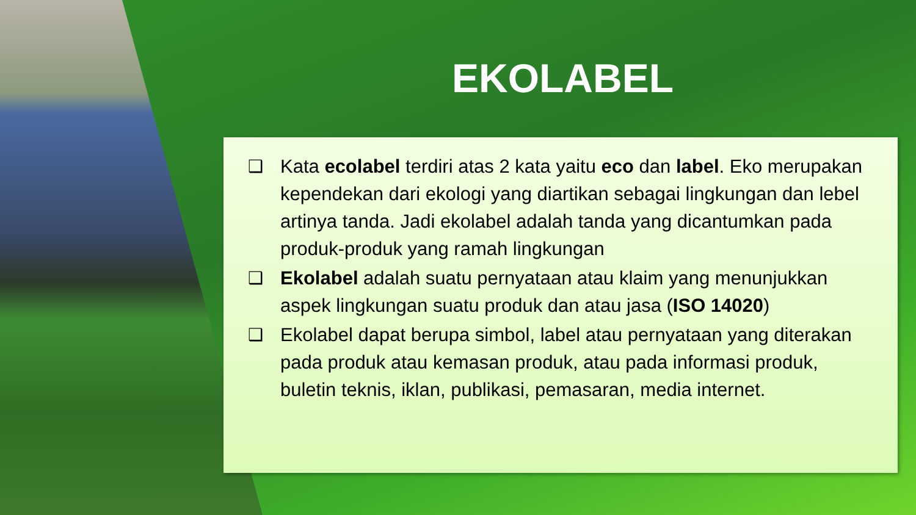EKOLABEL
❑ Kata ecolabel terdiri atas 2 kata yaitu eco dan label. Eko merupakan kependekan dari ekologi yang diartikan sebagai lingkungan dan lebel artinya tanda. Jadi ekolabel adalah tanda yang dicantumkan pada produk-produk yang ramah lingkungan
❑ Ekolabel adalah suatu pernyataan atau klaim yang menunjukkan aspek lingkungan suatu produk dan atau jasa (ISO 14020)
❑ Ekolabel dapat berupa simbol, label atau pernyataan yang diterakan pada produk atau kemasan produk, atau pada informasi produk, buletin teknis, iklan, publikasi, pemasaran, media internet.